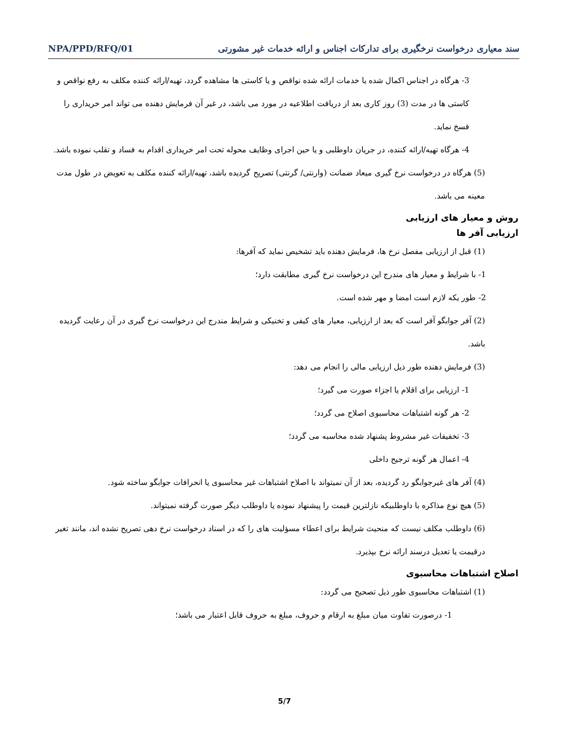سند معیاری درخواست نرخگیری برای تدارکات اجناس و ارائه خدمات غیر مشورتی NPA/PPD/RFQ/01
3- هرگاه در اجناس اکمال شده یا خدمات ارائه شده نواقص و یا کاستی ها مشاهده گردد، تهیه/ارائه کننده مکلف به رفع نواقص و کاستی ها در مدت (3) روز کاری بعد از دریافت اطلاعیه در مورد می باشد، در غیر آن فرمایش دهنده می تواند امر خریداری را فسخ نماید.
4- هرگاه تهیه/ارائه کننده، در جریان داوطلبی و یا حین اجرای وظایف محوله تحت امر خریداری اقدام به فساد و تقلب نموده باشد.
(5) هرگاه در درخواست نرخ گیری میعاد ضمانت (وارنتی/ گرنتی) تصریح گردیده باشد، تهیه/ارائه کننده مکلف به تعویض در طول مدت معینه می باشد.
روش و معیار های ارزیابی
ارزیابی آفر ها
(1) قبل از ارزیابی مفصل نرخ ها، فرمایش دهنده باید تشخیص نماید که آفرها:
1- با شرایط و معیار های مندرج این درخواست نرخ گیری مطابقت دارد؛
2- طور یکه لازم است امضا و مهر شده است.
(2) آفر جوابگو آفر است که بعد از ارزیابی، معیار های کیفی و تخنیکی و شرایط مندرج این درخواست نرخ گیری در آن رعایت گردیده باشد.
(3) فرمایش دهنده طور ذیل ارزیابی مالی را انجام می دهد:
1- ارزیابی برای اقلام یا اجزاء صورت می گیرد؛
2- هر گونه اشتباهات محاسبوی اصلاح می گردد؛
3- تخفیفات غیر مشروط پشنهاد شده محاسبه می گردد؛
4- اعمال هر گونه ترجیح داخلی
(4) آفر های غیرجوابگو رد گردیده، بعد از آن نمیتواند با اصلاح اشتباهات غیر محاسبوی یا انحرافات جوابگو ساخته شود.
(5) هیچ نوع مذاکره با داوطلبیکه نازلترین قیمت را پیشنهاد نموده یا داوطلب دیگر صورت گرفته نمیتواند.
(6) داوطلب مکلف نیست که منحیث شرایط برای اعطاء مسؤلیت های را که در اسناد درخواست نرخ دهی تصریح نشده اند، مانند تغیر درقیمت یا تعدیل درسند ارائه نرخ بپذیرد.
اصلاح اشتباهات محاسبوی
(1) اشتباهات محاسبوی طور ذیل تصحیح می گردد:
1- درصورت تفاوت میان مبلغ به ارقام و حروف، مبلغ به حروف قابل اعتبار می باشد؛
5/7